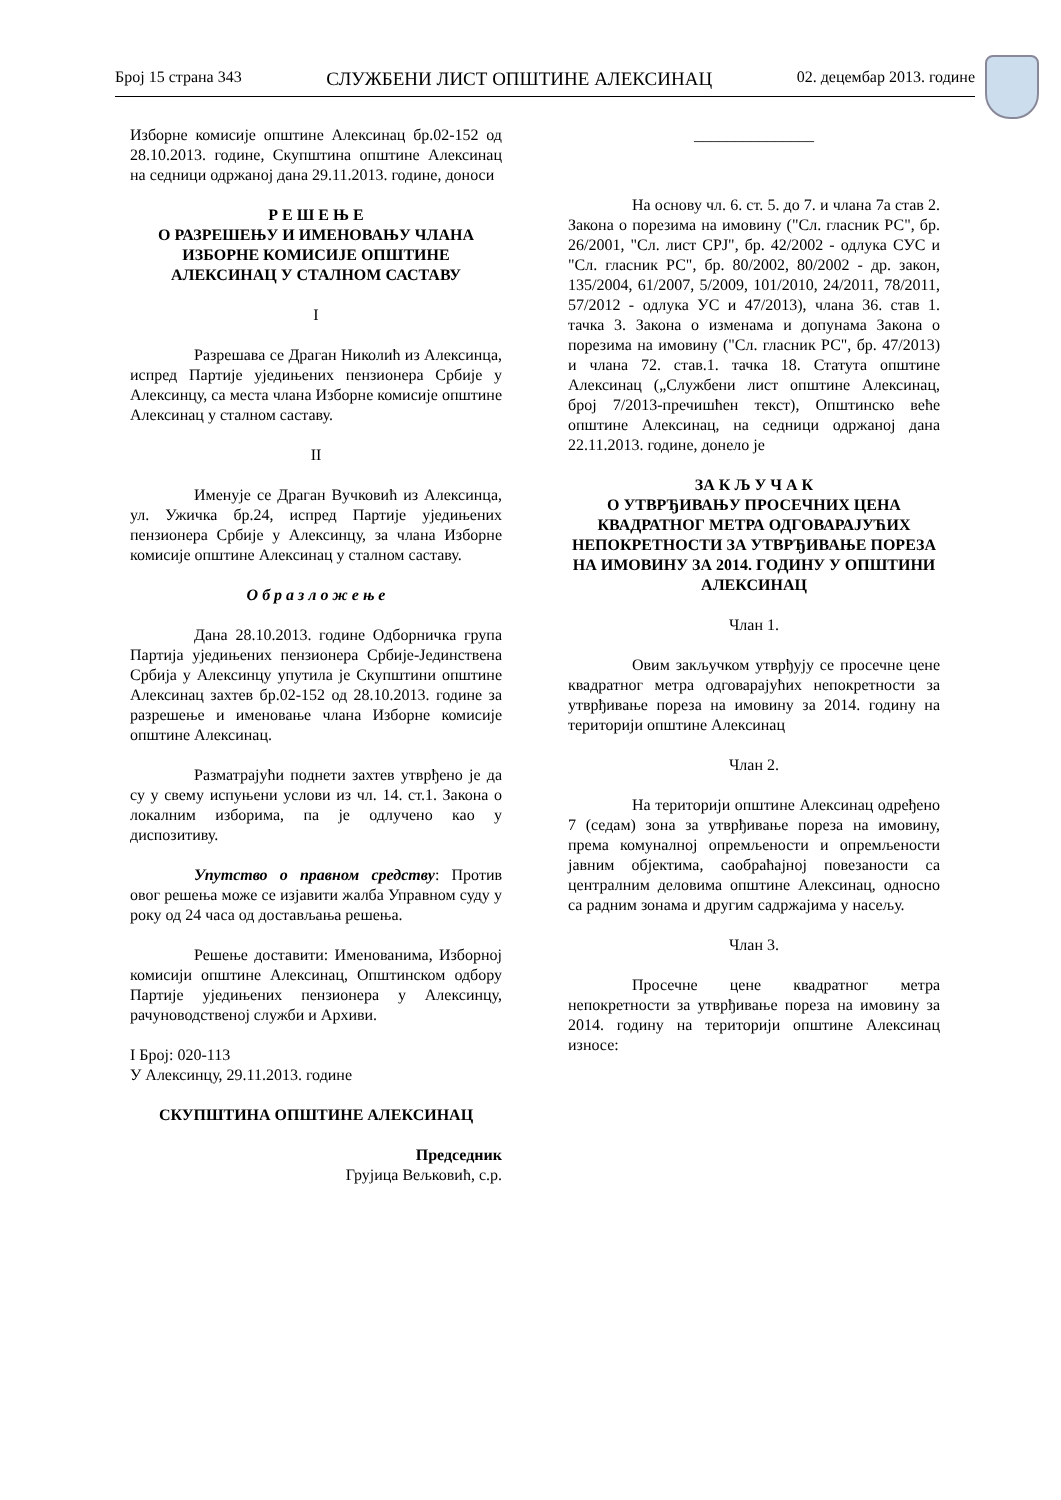Број 15 страна 343 СЛУЖБЕНИ ЛИСТ ОПШТИНЕ АЛЕКСИНАЦ 02. децембар 2013. године
Изборне комисије општине Алексинац бр.02-152 од 28.10.2013. године, Скупштина општине Алексинац на седници одржаној дана 29.11.2013. године, доноси
Р Е Ш Е Њ Е
О РАЗРЕШЕЊУ И ИМЕНОВАЊУ ЧЛАНА ИЗБОРНЕ КОМИСИЈЕ ОПШТИНЕ АЛЕКСИНАЦ У СТАЛНОМ САСТАВУ
I
Разрешава се Драган Николић из Алексинца, испред Партије уједињених пензионера Србије у Алексинцу, са места члана Изборне комисије општине Алексинац у сталном саставу.
II
Именује се Драган Вучковић из Алексинца, ул. Ужичка бр.24, испред Партије уједињених пензионера Србије у Алексинцу, за члана Изборне комисије општине Алексинац у сталном саставу.
О б р а з л о ж е њ е
Дана 28.10.2013. године Одборничка група Партија уједињених пензионера Србије-Јединствена Србија у Алексинцу упутила је Скупштини општине Алексинац захтев бр.02-152 од 28.10.2013. године за разрешење и именовање члана Изборне комисије општине Алексинац.
Разматрајући поднети захтев утврђено је да су у свему испуњени услови из чл. 14. ст.1. Закона о локалним изборима, па је одлучено као у диспозитиву.
Упутство о правном средству: Против овог решења може се изјавити жалба Управном суду у року од 24 часа од достављања решења.
Решење доставити: Именованима, Изборној комисији општине Алексинац, Општинском одбору Партије уједињених пензионера у Алексинцу, рачуноводственој служби и Архиви.
I Број: 020-113
У Алексинцу, 29.11.2013. године
СКУПШТИНА ОПШТИНЕ АЛЕКСИНАЦ
Председник
Грујица Вељковић, с.р.
_______________
На основу чл. 6. ст. 5. до 7. и члана 7а став 2. Закона о порезима на имовину ("Сл. гласник РС", бр. 26/2001, "Сл. лист СРЈ", бр. 42/2002 - одлука СУС и "Сл. гласник РС", бр. 80/2002, 80/2002 - др. закон, 135/2004, 61/2007, 5/2009, 101/2010, 24/2011, 78/2011, 57/2012 - одлука УС и 47/2013), члана 36. став 1. тачка 3. Закона о изменама и допунама Закона о порезима на имовину ("Сл. гласник РС", бр. 47/2013) и члана 72. став.1. тачка 18. Статута општине Алексинац („Службени лист општине Алексинац, број 7/2013-пречишћен текст), Општинско веће општине Алексинац, на седници одржаној дана 22.11.2013. године, донело је
ЗА К Љ У Ч А К
О УТВРЂИВАЊУ ПРОСЕЧНИХ ЦЕНА КВАДРАТНОГ МЕТРА ОДГОВАРАЈУЋИХ НЕПОКРЕТНОСТИ ЗА УТВРЂИВАЊЕ ПОРЕЗА НА ИМОВИНУ ЗА 2014. ГОДИНУ У ОПШТИНИ АЛЕКСИНАЦ
Члан 1.
Овим закључком утврђују се просечне цене квадратног метра одговарајућих непокретности за утврђивање пореза на имовину за 2014. годину на територији општине Алексинац
Члан 2.
На територији општине Алексинац одређено 7 (седам) зона за утврђивање пореза на имовину, према комуналној опремљености и опремљености јавним објектима, саобраћајној повезаности са централним деловима општине Алексинац, односно са радним зонама и другим садржајима у насељу.
Члан 3.
Просечне цене квадратног метра непокретности за утврђивање пореза на имовину за 2014. годину на територији општине Алексинац износе: